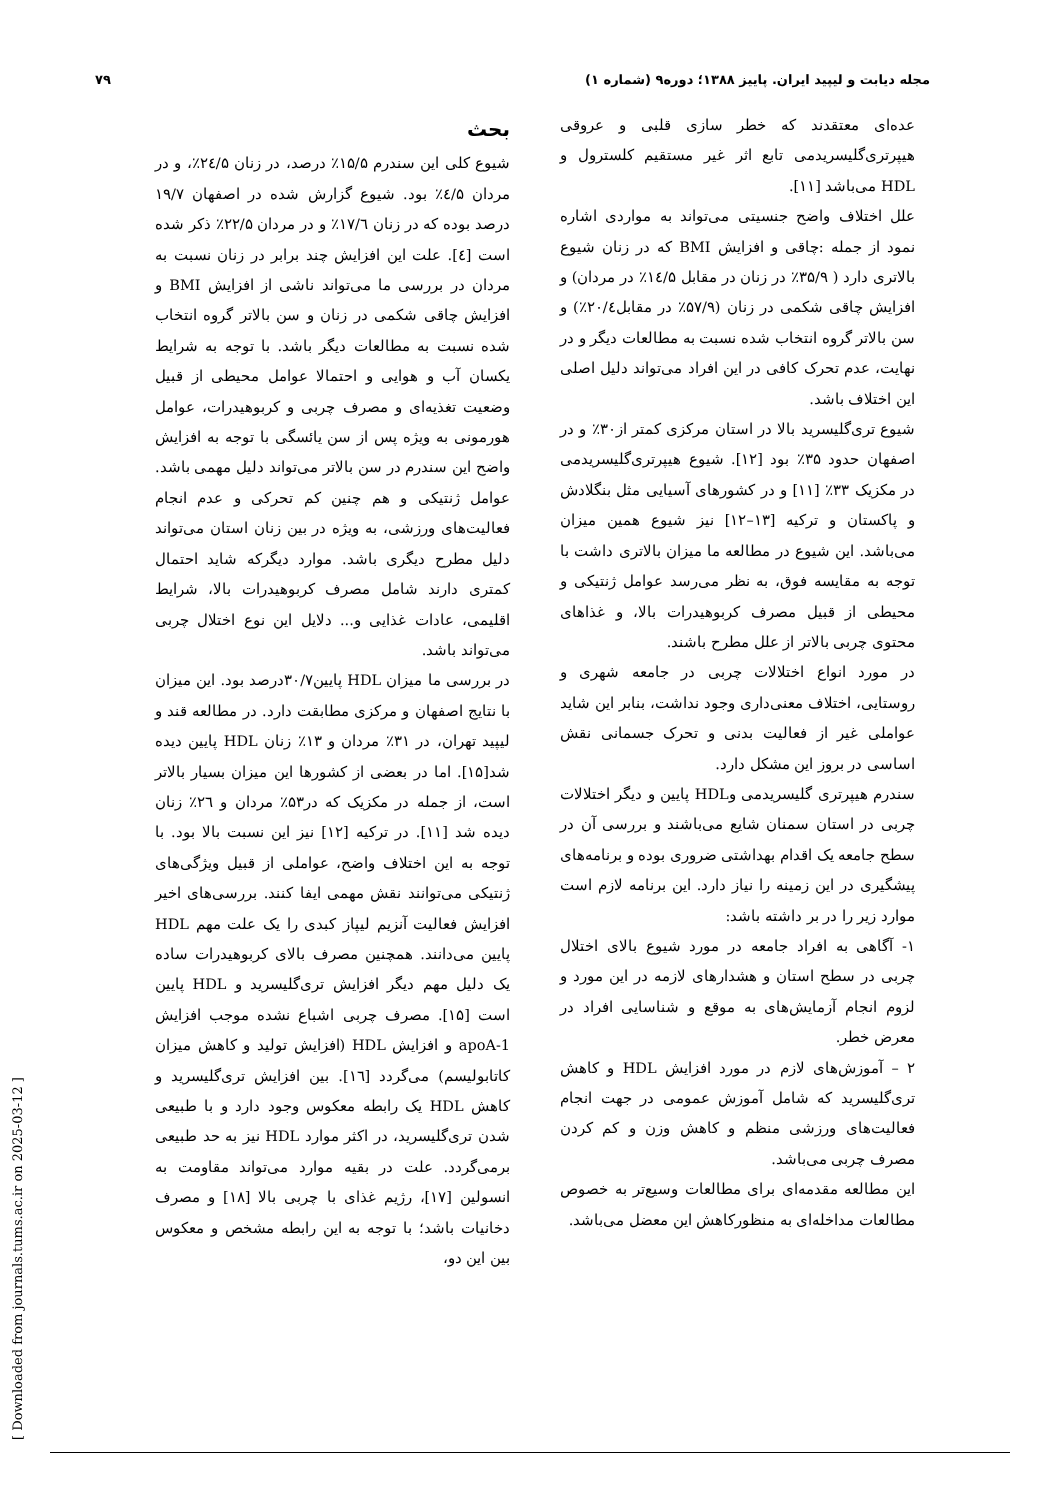مجله دیابت و لیپید ایران. پاییز ۱۳۸۸؛ دوره۹ (شماره ۱) ۷۹
بحث
شیوع کلی این سندرم ۱۵/۵٪ درصد، در زنان ۲٤/۵٪، و در مردان ٤/۵٪ بود. شیوع گزارش شده در اصفهان ۱۹/۷ درصد بوده که در زنان ۱۷/٦٪ و در مردان ۲۲/۵٪ ذکر شده است [٤]. علت این افزایش چند برابر در زنان نسبت به مردان در بررسی ما می‌تواند ناشی از افزایش BMI و افزایش چاقی شکمی در زنان و سن بالاتر گروه انتخاب شده نسبت به مطالعات دیگر باشد. با توجه به شرایط یکسان آب و هوایی و احتمالا عوامل محیطی از قبیل وضعیت تغذیه‌ای و مصرف چربی و کربوهیدرات، عوامل هورمونی به ویژه پس از سن یائسگی با توجه به افزایش واضح این سندرم در سن بالاتر می‌تواند دلیل مهمی باشد. عوامل ژنتیکی و هم چنین کم تحرکی و عدم انجام فعالیت‌های ورزشی، به ویژه در بین زنان استان می‌تواند دلیل مطرح دیگری باشد. موارد دیگرکه شاید احتمال کمتری دارند شامل مصرف کربوهیدرات بالا، شرایط اقلیمی، عادات غذایی و... دلایل این نوع اختلال چربی می‌تواند باشد.
در بررسی ما میزان HDL پایین۳۰/۷درصد بود. این میزان با نتایج اصفهان و مرکزی مطابقت دارد. در مطالعه قند و لیپید تهران، در ۳۱٪ مردان و ۱۳٪ زنان HDL پایین دیده شد[۱۵]. اما در بعضی از کشورها این میزان بسیار بالاتر است، از جمله در مکزیک که در۵۳٪ مردان و ۲٦٪ زنان دیده شد [۱۱]. در ترکیه [۱۲] نیز این نسبت بالا بود. با توجه به این اختلاف واضح، عواملی از قبیل ویژگی‌های ژنتیکی می‌توانند نقش مهمی ایفا کنند. بررسی‌های اخیر افزایش فعالیت آنزیم لیپاز کبدی را یک علت مهم HDL پایین می‌دانند. همچنین مصرف بالای کربوهیدرات ساده یک دلیل مهم دیگر افزایش تری‌گلیسرید و HDL پایین است [۱۵]. مصرف چربی اشباع نشده موجب افزایش apoA-1 و افزایش HDL (افزایش تولید و کاهش میزان کاتابولیسم) می‌گردد [۱٦]. بین افزایش تری‌گلیسرید و کاهش HDL یک رابطه معکوس وجود دارد و با طبیعی شدن تری‌گلیسرید، در اکثر موارد HDL نیز به حد طبیعی برمی‌گردد. علت در بقیه موارد می‌تواند مقاومت به انسولین [۱۷]، رژیم غذای با چربی بالا [۱۸] و مصرف دخانیات باشد؛ با توجه به این رابطه مشخص و معکوس بین این دو،
عده‌ای معتقدند که خطر سازی قلبی و عروقی هیپرتری‌گلیسریدمی تابع اثر غیر مستقیم کلسترول و HDL می‌باشد [۱۱].
علل اختلاف واضح جنسیتی می‌تواند به مواردی اشاره نمود از جمله :چاقی و افزایش BMI که در زنان شیوع بالاتری دارد ( ۳۵/۹٪ در زنان در مقابل ۱٤/۵٪ در مردان) و افزایش چاقی شکمی در زنان (۵۷/۹٪ در مقابل۲۰/٤٪) و سن بالاتر گروه انتخاب شده نسبت به مطالعات دیگر و در نهایت، عدم تحرک کافی در این افراد می‌تواند دلیل اصلی این اختلاف باشد.
شیوع تری‌گلیسرید بالا در استان مرکزی کمتر از۳۰٪ و در اصفهان حدود ۳۵٪ بود [۱۲]. شیوع هیپرتری‌گلیسریدمی در مکزیک ۳۳٪ [۱۱] و در کشورهای آسیایی مثل بنگلادش و پاکستان و ترکیه [۱۳–۱۲] نیز شیوع همین میزان می‌باشد. این شیوع در مطالعه ما میزان بالاتری داشت با توجه به مقایسه فوق، به نظر می‌رسد عوامل ژنتیکی و محیطی از قبیل مصرف کربوهیدرات بالا، و غذاهای محتوی چربی بالاتر از علل مطرح باشند.
در مورد انواع اختلالات چربی در جامعه شهری و روستایی، اختلاف معنی‌داری وجود نداشت، بنابر این شاید عواملی غیر از فعالیت بدنی و تحرک جسمانی نقش اساسی در بروز این مشکل دارد.
سندرم هیپرتری گلیسریدمی وHDL پایین و دیگر اختلالات چربی در استان سمنان شایع می‌باشند و بررسی آن در سطح جامعه یک اقدام بهداشتی ضروری بوده و برنامه‌های پیشگیری در این زمینه را نیاز دارد. این برنامه لازم است موارد زیر را در بر داشته باشد:
۱- آگاهی به افراد جامعه در مورد شیوع بالای اختلال چربی در سطح استان و هشدارهای لازمه در این مورد و لزوم انجام آزمایش‌های به موقع و شناسایی افراد در معرض خطر.
۲ – آموزش‌های لازم در مورد افزایش HDL و کاهش تری‌گلیسرید که شامل آموزش عمومی در جهت انجام فعالیت‌های ورزشی منظم و کاهش وزن و کم کردن مصرف چربی می‌باشد.
این مطالعه مقدمه‌ای برای مطالعات وسیع‌تر به خصوص مطالعات مداخله‌ای به منظورکاهش این معضل می‌باشد.
[ Downloaded from journals.tums.ac.ir on 2025-03-12 ]